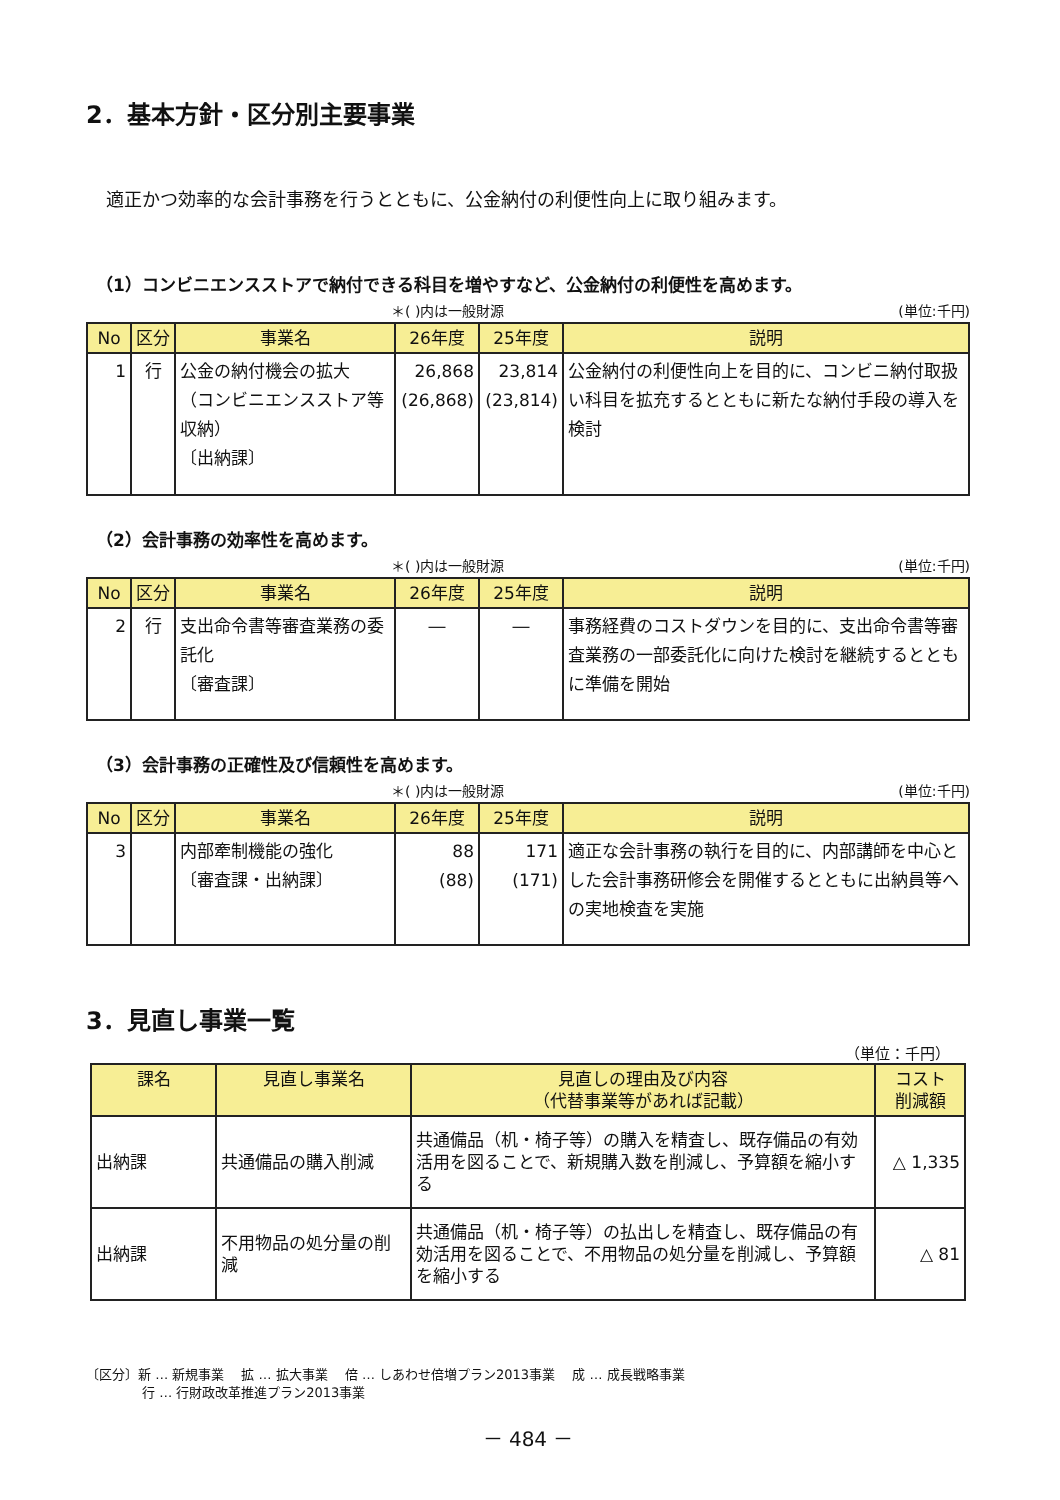2．基本方針・区分別主要事業
適正かつ効率的な会計事務を行うとともに、公金納付の利便性向上に取り組みます。
（1）コンビニエンスストアで納付できる科目を増やすなど、公金納付の利便性を高めます。
＊( )内は一般財源 (単位:千円)
| No | 区分 | 事業名 | 26年度 | 25年度 | 説明 |
| --- | --- | --- | --- | --- | --- |
| 1 | 行 | 公金の納付機会の拡大 （コンビニエンスストア等収納） 〔出納課〕 | 26,868 (26,868) | 23,814 (23,814) | 公金納付の利便性向上を目的に、コンビニ納付取扱い科目を拡充するとともに新たな納付手段の導入を検討 |
（2）会計事務の効率性を高めます。
＊( )内は一般財源 (単位:千円)
| No | 区分 | 事業名 | 26年度 | 25年度 | 説明 |
| --- | --- | --- | --- | --- | --- |
| 2 | 行 | 支出命令書等審査業務の委託化 〔審査課〕 | ― | ― | 事務経費のコストダウンを目的に、支出命令書等審査業務の一部委託化に向けた検討を継続するとともに準備を開始 |
（3）会計事務の正確性及び信頼性を高めます。
＊( )内は一般財源 (単位:千円)
| No | 区分 | 事業名 | 26年度 | 25年度 | 説明 |
| --- | --- | --- | --- | --- | --- |
| 3 | | 内部牽制機能の強化 〔審査課・出納課〕 | 88 (88) | 171 (171) | 適正な会計事務の執行を目的に、内部講師を中心とした会計事務研修会を開催するとともに出納員等への実地検査を実施 |
3．見直し事業一覧
（単位：千円）
| 課名 | 見直し事業名 | 見直しの理由及び内容 （代替事業等があれば記載） | コスト 削減額 |
| --- | --- | --- | --- |
| 出納課 | 共通備品の購入削減 | 共通備品（机・椅子等）の購入を精査し、既存備品の有効活用を図ることで、新規購入数を削減し、予算額を縮小する | △ 1,335 |
| 出納課 | 不用物品の処分量の削減 | 共通備品（机・椅子等）の払出しを精査し、既存備品の有効活用を図ることで、不用物品の処分量を削減し、予算額を縮小する | △ 81 |
〔区分〕新 … 新規事業　 拡 … 拡大事業　 倍 … しあわせ倍増プラン2013事業　 成 … 成長戦略事業
行 … 行財政改革推進プラン2013事業
－ 484 －